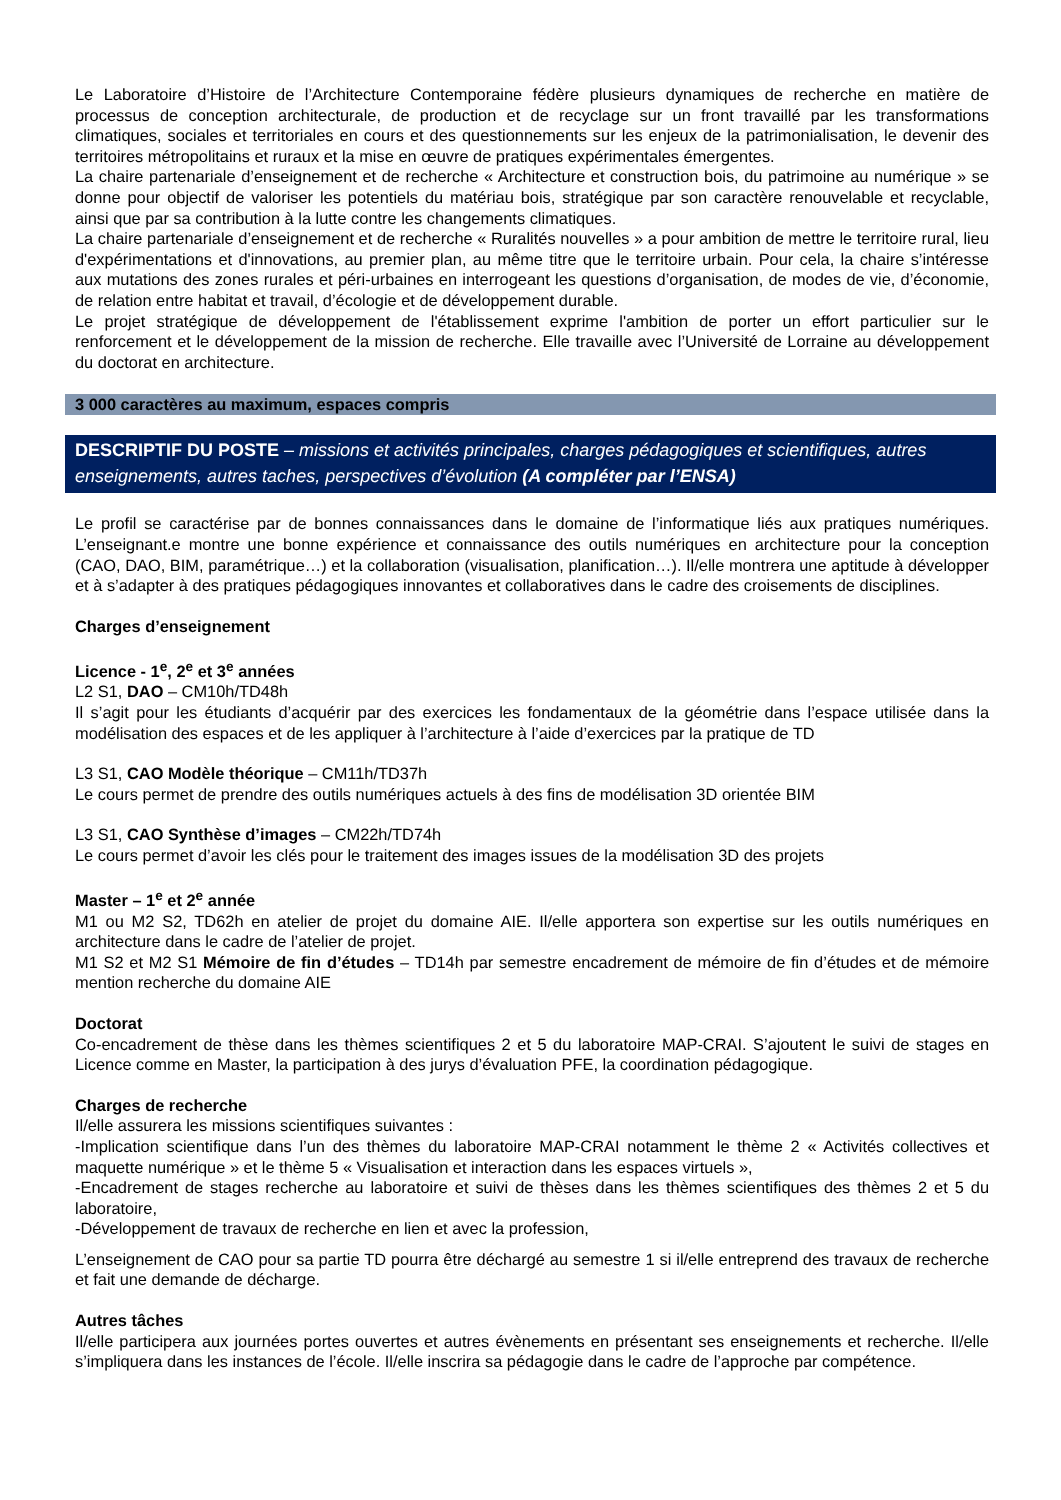Le Laboratoire d’Histoire de l’Architecture Contemporaine fédère plusieurs dynamiques de recherche en matière de processus de conception architecturale, de production et de recyclage sur un front travaillé par les transformations climatiques, sociales et territoriales en cours et des questionnements sur les enjeux de la patrimonialisation, le devenir des territoires métropolitains et ruraux et la mise en œuvre de pratiques expérimentales émergentes.
La chaire partenariale d’enseignement et de recherche « Architecture et construction bois, du patrimoine au numérique » se donne pour objectif de valoriser les potentiels du matériau bois, stratégique par son caractère renouvelable et recyclable, ainsi que par sa contribution à la lutte contre les changements climatiques.
La chaire partenariale d’enseignement et de recherche « Ruralités nouvelles » a pour ambition de mettre le territoire rural, lieu d'expérimentations et d'innovations, au premier plan, au même titre que le territoire urbain. Pour cela, la chaire s’intéresse aux mutations des zones rurales et péri-urbaines en interrogeant les questions d’organisation, de modes de vie, d’économie, de relation entre habitat et travail, d’écologie et de développement durable.
Le projet stratégique de développement de l'établissement exprime l'ambition de porter un effort particulier sur le renforcement et le développement de la mission de recherche. Elle travaille avec l’Université de Lorraine au développement du doctorat en architecture.
3 000 caractères au maximum, espaces compris
DESCRIPTIF DU POSTE – missions et activités principales, charges pédagogiques et scientifiques, autres enseignements, autres taches, perspectives d’évolution (A compléter par l’ENSA)
Le profil se caractérise par de bonnes connaissances dans le domaine de l’informatique liés aux pratiques numériques. L’enseignant.e montre une bonne expérience et connaissance des outils numériques en architecture pour la conception (CAO, DAO, BIM, paramétrique…) et la collaboration (visualisation, planification…). Il/elle montrera une aptitude à développer et à s’adapter à des pratiques pédagogiques innovantes et collaboratives dans le cadre des croisements de disciplines.
Charges d’enseignement
Licence - 1<sup>e</sup>, 2<sup>e</sup> et 3<sup>e</sup> années
L2 S1, DAO – CM10h/TD48h
Il s’agit pour les étudiants d’acquérir par des exercices les fondamentaux de la géométrie dans l’espace utilisée dans la modélisation des espaces et de les appliquer à l’architecture à l’aide d’exercices par la pratique de TD
L3 S1, CAO Modèle théorique – CM11h/TD37h
Le cours permet de prendre des outils numériques actuels à des fins de modélisation 3D orientée BIM
L3 S1, CAO Synthèse d’images – CM22h/TD74h
Le cours permet d’avoir les clés pour le traitement des images issues de la modélisation 3D des projets
Master – 1<sup>e</sup> et 2<sup>e</sup> année
M1 ou M2 S2, TD62h en atelier de projet du domaine AIE. Il/elle apportera son expertise sur les outils numériques en architecture dans le cadre de l’atelier de projet.
M1 S2 et M2 S1 Mémoire de fin d’études – TD14h par semestre encadrement de mémoire de fin d’études et de mémoire mention recherche du domaine AIE
Doctorat
Co-encadrement de thèse dans les thèmes scientifiques 2 et 5 du laboratoire MAP-CRAI. S’ajoutent le suivi de stages en Licence comme en Master, la participation à des jurys d’évaluation PFE, la coordination pédagogique.
Charges de recherche
Il/elle assurera les missions scientifiques suivantes :
-Implication scientifique dans l’un des thèmes du laboratoire MAP-CRAI notamment le thème 2 « Activités collectives et maquette numérique » et le thème 5 « Visualisation et interaction dans les espaces virtuels »,
-Encadrement de stages recherche au laboratoire et suivi de thèses dans les thèmes scientifiques des thèmes 2 et 5 du laboratoire,
-Développement de travaux de recherche en lien et avec la profession,
L’enseignement de CAO pour sa partie TD pourra être déchargé au semestre 1 si il/elle entreprend des travaux de recherche et fait une demande de décharge.
Autres tâches
Il/elle participera aux journées portes ouvertes et autres évènements en présentant ses enseignements et recherche. Il/elle s’impliquera dans les instances de l’école. Il/elle inscrira sa pédagogie dans le cadre de l’approche par compétence.